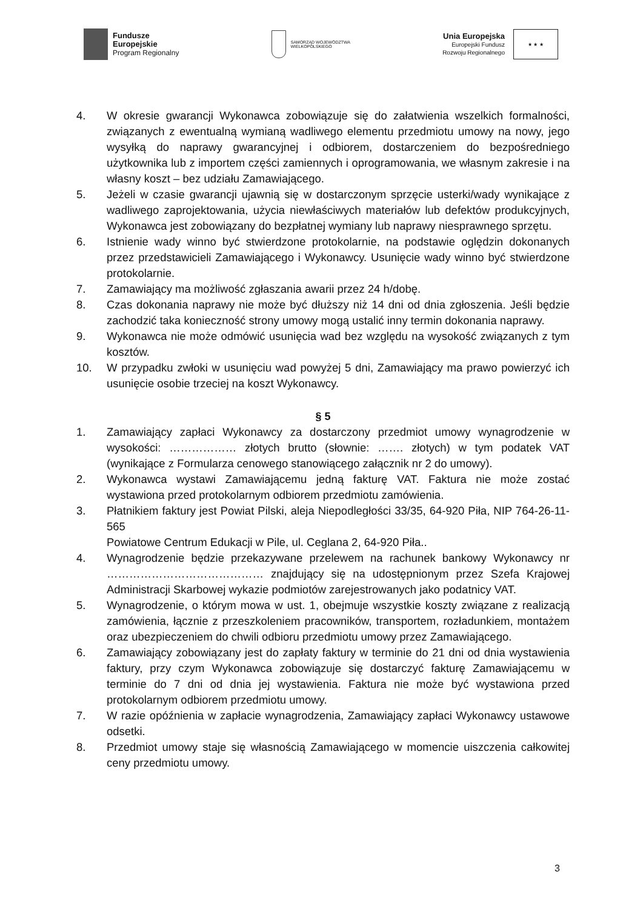Fundusze
Europejskie
Program Regionalny
SAMORZĄD WOJEWÓDZTWA
WIELKOPOLSKIEGO
Unia Europejska
Europejski Fundusz
Rozwoju Regionalnego
★ ★ ★
4. W okresie gwarancji Wykonawca zobowiązuje się do załatwienia wszelkich formalności, związanych z ewentualną wymianą wadliwego elementu przedmiotu umowy na nowy, jego wysyłką do naprawy gwarancyjnej i odbiorem, dostarczeniem do bezpośredniego użytkownika lub z importem części zamiennych i oprogramowania, we własnym zakresie i na własny koszt – bez udziału Zamawiającego.
5. Jeżeli w czasie gwarancji ujawnią się w dostarczonym sprzęcie usterki/wady wynikające z wadliwego zaprojektowania, użycia niewłaściwych materiałów lub defektów produkcyjnych, Wykonawca jest zobowiązany do bezpłatnej wymiany lub naprawy niesprawnego sprzętu.
6. Istnienie wady winno być stwierdzone protokolarnie, na podstawie oględzin dokonanych przez przedstawicieli Zamawiającego i Wykonawcy. Usunięcie wady winno być stwierdzone protokolarnie.
7. Zamawiający ma możliwość zgłaszania awarii przez 24 h/dobę.
8. Czas dokonania naprawy nie może być dłuższy niż 14 dni od dnia zgłoszenia. Jeśli będzie zachodzić taka konieczność strony umowy mogą ustalić inny termin dokonania naprawy.
9. Wykonawca nie może odmówić usunięcia wad bez względu na wysokość związanych z tym kosztów.
10. W przypadku zwłoki w usunięciu wad powyżej 5 dni, Zamawiający ma prawo powierzyć ich usunięcie osobie trzeciej na koszt Wykonawcy.
§ 5
1. Zamawiający zapłaci Wykonawcy za dostarczony przedmiot umowy wynagrodzenie w wysokości: ……………… złotych brutto (słownie: ……. złotych) w tym podatek VAT (wynikające z Formularza cenowego stanowiącego załącznik nr 2 do umowy).
2. Wykonawca wystawi Zamawiającemu jedną fakturę VAT. Faktura nie może zostać wystawiona przed protokolarnym odbiorem przedmiotu zamówienia.
3. Płatnikiem faktury jest Powiat Pilski, aleja Niepodległości 33/35, 64-920 Piła, NIP 764-26-11-565
Powiatowe Centrum Edukacji w Pile, ul. Ceglana 2, 64-920 Piła..
4. Wynagrodzenie będzie przekazywane przelewem na rachunek bankowy Wykonawcy nr …………………………………… znajdujący się na udostępnionym przez Szefa Krajowej Administracji Skarbowej wykazie podmiotów zarejestrowanych jako podatnicy VAT.
5. Wynagrodzenie, o którym mowa w ust. 1, obejmuje wszystkie koszty związane z realizacją zamówienia, łącznie z przeszkoleniem pracowników, transportem, rozładunkiem, montażem oraz ubezpieczeniem do chwili odbioru przedmiotu umowy przez Zamawiającego.
6. Zamawiający zobowiązany jest do zapłaty faktury w terminie do 21 dni od dnia wystawienia faktury, przy czym Wykonawca zobowiązuje się dostarczyć fakturę Zamawiającemu w terminie do 7 dni od dnia jej wystawienia. Faktura nie może być wystawiona przed protokolarnym odbiorem przedmiotu umowy.
7. W razie opóźnienia w zapłacie wynagrodzenia, Zamawiający zapłaci Wykonawcy ustawowe odsetki.
8. Przedmiot umowy staje się własnością Zamawiającego w momencie uiszczenia całkowitej ceny przedmiotu umowy.
3